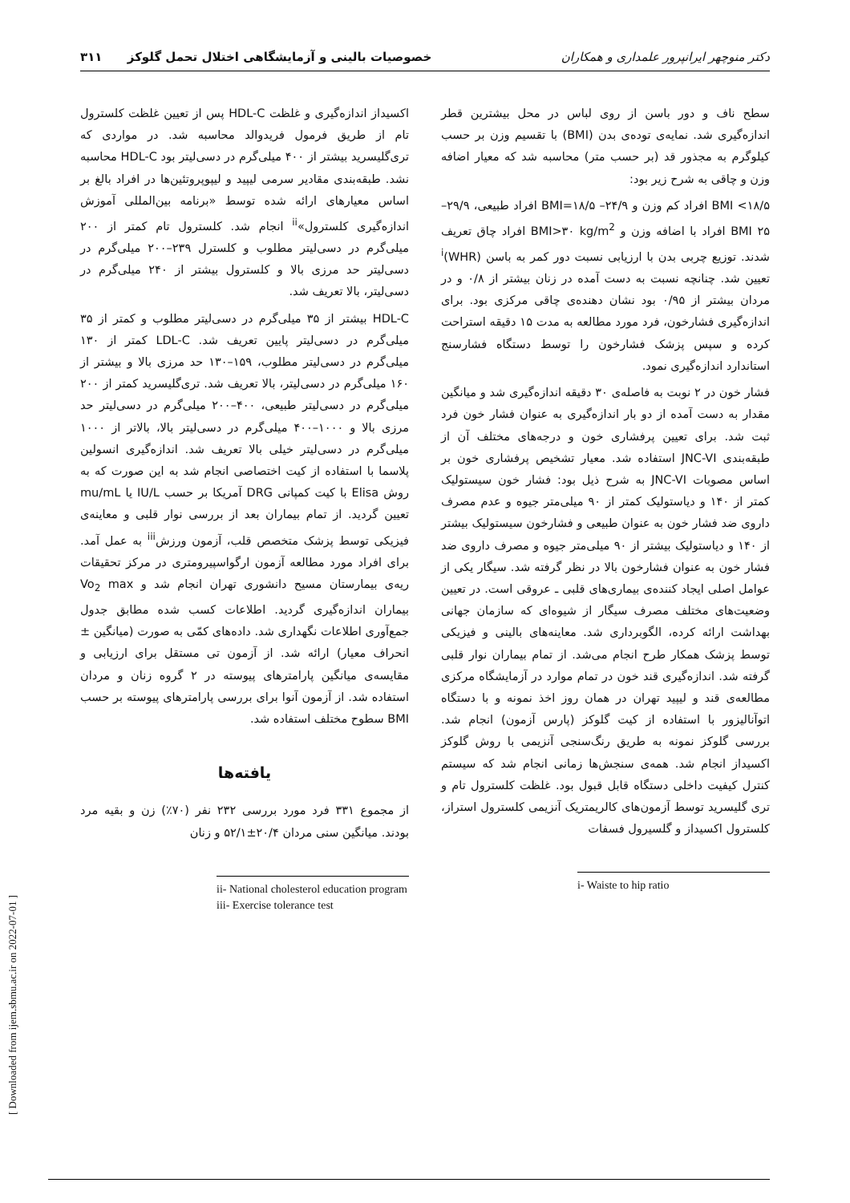دکتر منوچهر ایرانپرور علمداری و همکاران خصوصیات بالینی و آزمایشگاهی اختلال تحمل گلوکز ۳۱۱
سطح ناف و دور باسن از روی لباس در محل بیشترین قطر اندازه‌گیری شد. نمایه‌ی توده‌ی بدن (BMI) با تقسیم وزن بر حسب کیلوگرم به مجذور قد (بر حسب متر) محاسبه شد که معیار اضافه وزن و چاقی به شرح زیر بود:
BMI <۱۸/۵ افراد کم وزن و ۲۴/۹– BMI=۱۸/۵ افراد طبیعی، ۲۹/۹–۲۵ BMI افراد با اضافه وزن و BMI>۳۰ kg/m<sup>2</sup> افراد چاق تعریف شدند. توزیع چربی بدن با ارزیابی نسبت دور کمر به باسن (WHR)<sup>i</sup> تعیین شد. چنانچه نسبت به دست آمده در زنان بیشتر از ۰/۸ و در مردان بیشتر از ۰/۹۵ بود نشان دهنده‌ی چاقی مرکزی بود. برای اندازه‌گیری فشارخون، فرد مورد مطالعه به مدت ۱۵ دقیقه استراحت کرده و سپس پزشک فشارخون را توسط دستگاه فشارسنج استاندارد اندازه‌گیری نمود.
فشار خون در ۲ نوبت به فاصله‌ی ۳۰ دقیقه اندازه‌گیری شد و میانگین مقدار به دست آمده از دو بار اندازه‌گیری به عنوان فشار خون فرد ثبت شد. برای تعیین پرفشاری خون و درجه‌های مختلف آن از طبقه‌بندی JNC-VI استفاده شد. معیار تشخیص پرفشاری خون بر اساس مصوبات JNC-VI به شرح ذیل بود: فشار خون سیستولیک کمتر از ۱۴۰ و دیاستولیک کمتر از ۹۰ میلی‌متر جیوه و عدم مصرف داروی ضد فشار خون به عنوان طبیعی و فشارخون سیستولیک بیشتر از ۱۴۰ و دیاستولیک بیشتر از ۹۰ میلی‌متر جیوه و مصرف داروی ضد فشار خون به عنوان فشارخون بالا در نظر گرفته شد. سیگار یکی از عوامل اصلی ایجاد کننده‌ی بیماری‌های قلبی ـ عروقی است. در تعیین وضعیت‌های مختلف مصرف سیگار از شیوه‌ای که سازمان جهانی بهداشت ارائه کرده، الگوبرداری شد. معاینه‌های بالینی و فیزیکی توسط پزشک همکار طرح انجام می‌شد. از تمام بیماران نوار قلبی گرفته شد. اندازه‌گیری قند خون در تمام موارد در آزمایشگاه مرکزی مطالعه‌ی قند و لیپید تهران در همان روز اخذ نمونه و با دستگاه اتوآنالیزور با استفاده از کیت گلوکز (پارس آزمون) انجام شد. بررسی گلوکز نمونه به طریق رنگ‌سنجی آنزیمی با روش گلوکز اکسیداز انجام شد. همه‌ی سنجش‌ها زمانی انجام شد که سیستم کنترل کیفیت داخلی دستگاه قابل قبول بود. غلظت کلسترول تام و تری گلیسرید توسط آزمون‌های کالریمتریک آنزیمی کلسترول استراز، کلسترول اکسیداز و گلسیرول فسفات
i- Waiste to hip ratio
اکسیداز اندازه‌گیری و غلظت HDL-C پس از تعیین غلظت کلسترول تام از طریق فرمول فریدوالد محاسبه شد. در مواردی که تری‌گلیسرید بیشتر از ۴۰۰ میلی‌گرم در دسی‌لیتر بود HDL-C محاسبه نشد. طبقه‌بندی مقادیر سرمی لیپید و لیپوپروتئین‌ها در افراد بالغ بر اساس معیارهای ارائه شده توسط «برنامه بین‌المللی آموزش اندازه‌گیری کلسترول»<sup>ii</sup> انجام شد. کلسترول تام کمتر از ۲۰۰ میلی‌گرم در دسی‌لیتر مطلوب و کلسترل ۲۳۹–۲۰۰ میلی‌گرم در دسی‌لیتر حد مرزی بالا و کلسترول بیشتر از ۲۴۰ میلی‌گرم در دسی‌لیتر، بالا تعریف شد.
HDL-C بیشتر از ۳۵ میلی‌گرم در دسی‌لیتر مطلوب و کمتر از ۳۵ میلی‌گرم در دسی‌لیتر پایین تعریف شد. LDL-C کمتر از ۱۳۰ میلی‌گرم در دسی‌لیتر مطلوب، ۱۵۹–۱۳۰ حد مرزی بالا و بیشتر از ۱۶۰ میلی‌گرم در دسی‌لیتر، بالا تعریف شد. تری‌گلیسرید کمتر از ۲۰۰ میلی‌گرم در دسی‌لیتر طبیعی، ۴۰۰–۲۰۰ میلی‌گرم در دسی‌لیتر حد مرزی بالا و ۱۰۰۰–۴۰۰ میلی‌گرم در دسی‌لیتر بالا، بالاتر از ۱۰۰۰ میلی‌گرم در دسی‌لیتر خیلی بالا تعریف شد. اندازه‌گیری انسولین پلاسما با استفاده از کیت اختصاصی انجام شد به این صورت که به روش Elisa با کیت کمپانی DRG آمریکا بر حسب IU/L یا mu/mL تعیین گردید. از تمام بیماران بعد از بررسی نوار قلبی و معاینه‌ی فیزیکی توسط پزشک متخصص قلب، آزمون ورزش<sup>iii</sup> به عمل آمد. برای افراد مورد مطالعه آزمون ارگواسپیرومتری در مرکز تحقیقات ریه‌ی بیمارستان مسیح دانشوری تهران انجام شد و Vo<sub>2</sub> max بیماران اندازه‌گیری گردید. اطلاعات کسب شده مطابق جدول جمع‌آوری اطلاعات نگهداری شد. داده‌های کمّی به صورت (میانگین ± انحراف معیار) ارائه شد. از آزمون تی مستقل برای ارزیابی و مقایسه‌ی میانگین پارامترهای پیوسته در ۲ گروه زنان و مردان استفاده شد. از آزمون آنوا برای بررسی پارامترهای پیوسته بر حسب BMI سطوح مختلف استفاده شد.
یافته‌ها
از مجموع ۳۳۱ فرد مورد بررسی ۲۳۲ نفر (۷۰٪) زن و بقیه مرد بودند. میانگین سنی مردان ۲۰/۴±۵۲/۱ و زنان
ii- National cholesterol education program
iii- Exercise tolerance test
[ Downloaded from ijem.sbmu.ac.ir on 2022-07-01 ]